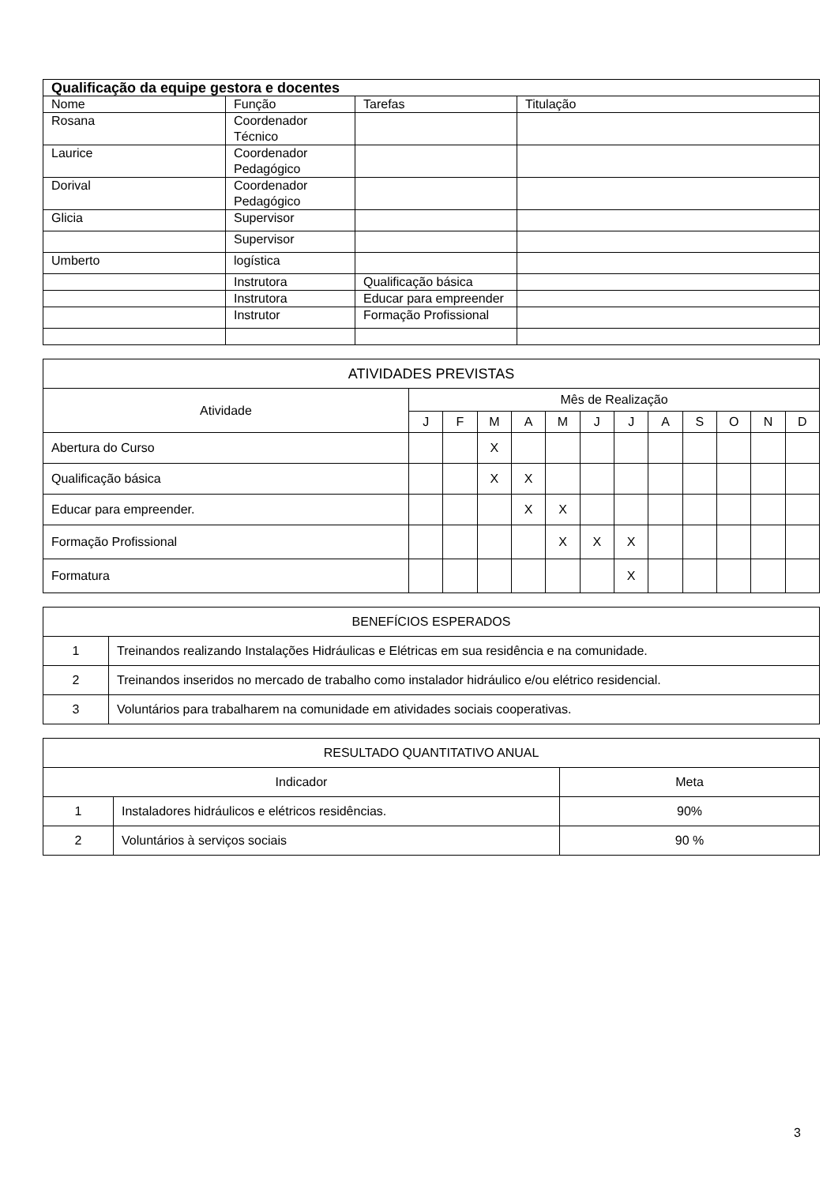| Qualificação da equipe gestora e docentes | | | |
| --- | --- | --- | --- |
| Nome | Função | Tarefas | Titulação |
| Rosana | Coordenador Técnico | | |
| Laurice | Coordenador Pedagógico | | |
| Dorival | Coordenador Pedagógico | | |
| Glicia | Supervisor | | |
| | Supervisor | | |
| Umberto | logística | | |
| | Instrutora | Qualificação básica | |
| | Instrutora | Educar para empreender | |
| | Instrutor | Formação Profissional | |
| ATIVIDADES PREVISTAS | | | | | | | | | | | | |
| --- | --- | --- | --- | --- | --- | --- | --- | --- | --- | --- | --- | --- |
| Atividade | Mês de Realização | | | | | | | | | | | |
| | J | F | M | A | M | J | J | A | S | O | N | D |
| Abertura do Curso | | | X | | | | | | | | | |
| Qualificação básica | | | X | X | | | | | | | | |
| Educar para empreender. | | | | X | X | | | | | | | |
| Formação Profissional | | | | | X | X | X | | | | | |
| Formatura | | | | | | | X | | | | | |
| BENEFÍCIOS ESPERADOS | |
| --- | --- |
| 1 | Treinandos realizando Instalações Hidráulicas e Elétricas em sua residência e na comunidade. |
| 2 | Treinandos inseridos no mercado de trabalho como instalador hidráulico e/ou elétrico residencial. |
| 3 | Voluntários para trabalharem na comunidade em atividades sociais cooperativas. |
| RESULTADO QUANTITATIVO ANUAL | | |
| --- | --- | --- |
| Indicador | | Meta |
| 1 | Instaladores hidráulicos e elétricos residências. | 90% |
| 2 | Voluntários à serviços sociais | 90 % |
3